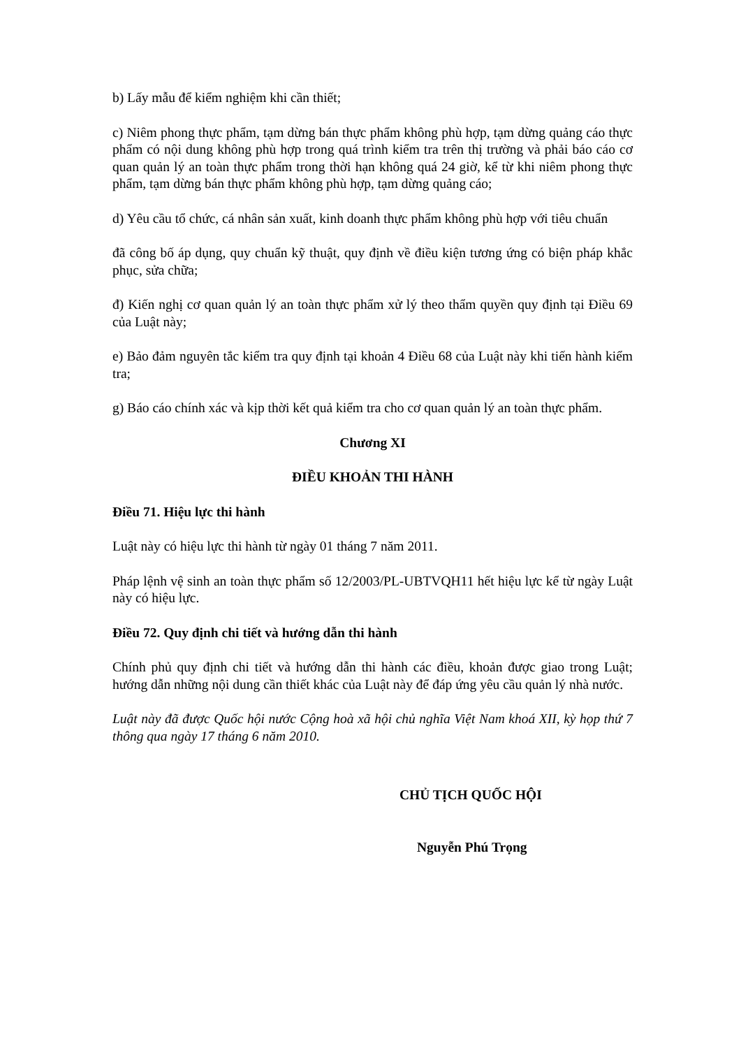b) Lấy mẫu để kiểm nghiệm khi cần thiết;
c) Niêm phong thực phẩm, tạm dừng bán thực phẩm không phù hợp, tạm dừng quảng cáo thực phẩm có nội dung không phù hợp trong quá trình kiểm tra trên thị trường và phải báo cáo cơ quan quản lý an toàn thực phẩm trong thời hạn không quá 24 giờ, kể từ khi niêm phong thực phẩm, tạm dừng bán thực phẩm không phù hợp, tạm dừng quảng cáo;
d) Yêu cầu tổ chức, cá nhân sản xuất, kinh doanh thực phẩm không phù hợp với tiêu chuẩn
đã công bố áp dụng, quy chuẩn kỹ thuật, quy định về điều kiện tương ứng có biện pháp khắc phục, sửa chữa;
đ) Kiến nghị cơ quan quản lý an toàn thực phẩm xử lý theo thẩm quyền quy định tại Điều 69 của Luật này;
e) Bảo đảm nguyên tắc kiểm tra quy định tại khoản 4 Điều 68 của Luật này khi tiến hành kiểm tra;
g) Báo cáo chính xác và kịp thời kết quả kiểm tra cho cơ quan quản lý an toàn thực phẩm.
Chương XI
ĐIỀU KHOẢN THI HÀNH
Điều 71. Hiệu lực thi hành
Luật này có hiệu lực thi hành từ ngày 01 tháng 7 năm 2011.
Pháp lệnh vệ sinh an toàn thực phẩm số 12/2003/PL-UBTVQH11 hết hiệu lực kể từ ngày Luật này có hiệu lực.
Điều 72. Quy định chi tiết và hướng dẫn thi hành
Chính phủ quy định chi tiết và hướng dẫn thi hành các điều, khoản được giao trong Luật; hướng dẫn những nội dung cần thiết khác của Luật này để đáp ứng yêu cầu quản lý nhà nước.
Luật này đã được Quốc hội nước Cộng hoà xã hội chủ nghĩa Việt Nam khoá XII, kỳ họp thứ 7 thông qua ngày 17 tháng 6 năm 2010.
CHỦ TỊCH QUỐC HỘI
Nguyễn Phú Trọng